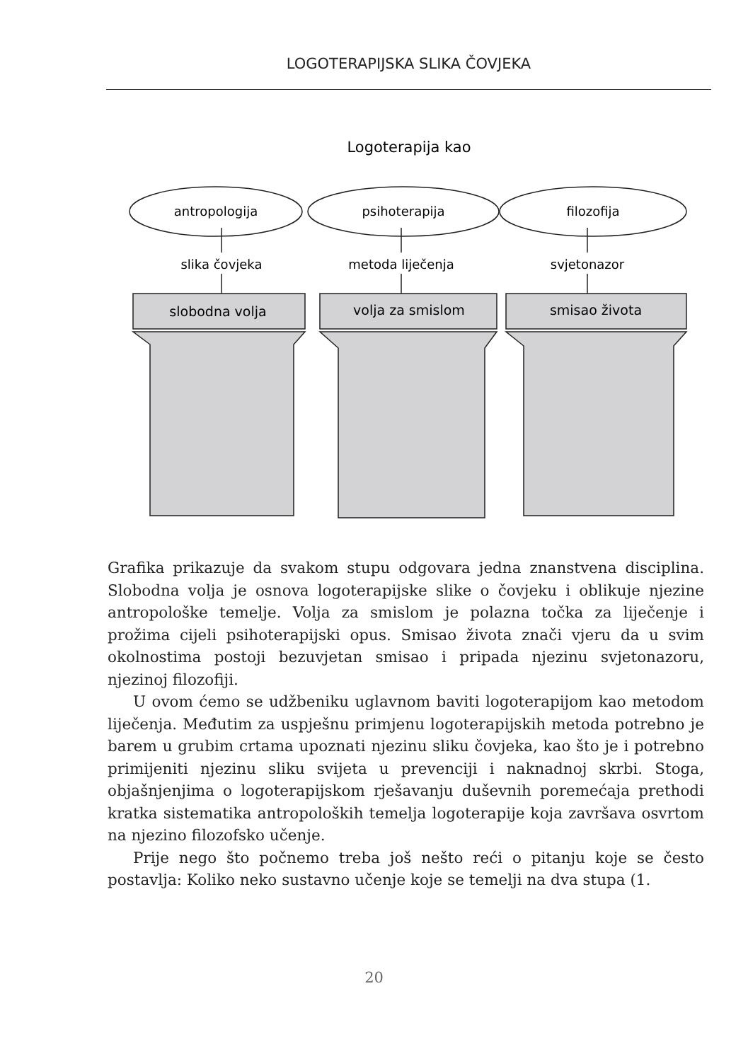LOGOTERAPIJSKA SLIKA ČOVJEKA
Logoterapija kao
antropologija
psihoterapija
filozofija
slika čovjeka
metoda liječenja
svjetonazor
slobodna volja
volja za smislom
smisao života
Grafika prikazuje da svakom stupu odgovara jedna znanstvena disciplina. Slobodna volja je osnova logoterapijske slike o čovjeku i oblikuje njezine antropološke temelje. Volja za smislom je polazna točka za liječenje i prožima cijeli psihoterapijski opus. Smisao života znači vjeru da u svim okolnostima postoji bezuvjetan smisao i pripada njezinu svjetonazoru, njezinoj filozofiji.
U ovom ćemo se udžbeniku uglavnom baviti logoterapijom kao metodom liječenja. Međutim za uspješnu primjenu logoterapijskih metoda potrebno je barem u grubim crtama upoznati njezinu sliku čovjeka, kao što je i potrebno primijeniti njezinu sliku svijeta u prevenciji i naknadnoj skrbi. Stoga, objašnjenjima o logoterapijskom rješavanju duševnih poremećaja prethodi kratka sistematika antropoloških temelja logoterapije koja završava osvrtom na njezino filozofsko učenje.
Prije nego što počnemo treba još nešto reći o pitanju koje se često postavlja: Koliko neko sustavno učenje koje se temelji na dva stupa (1.
20